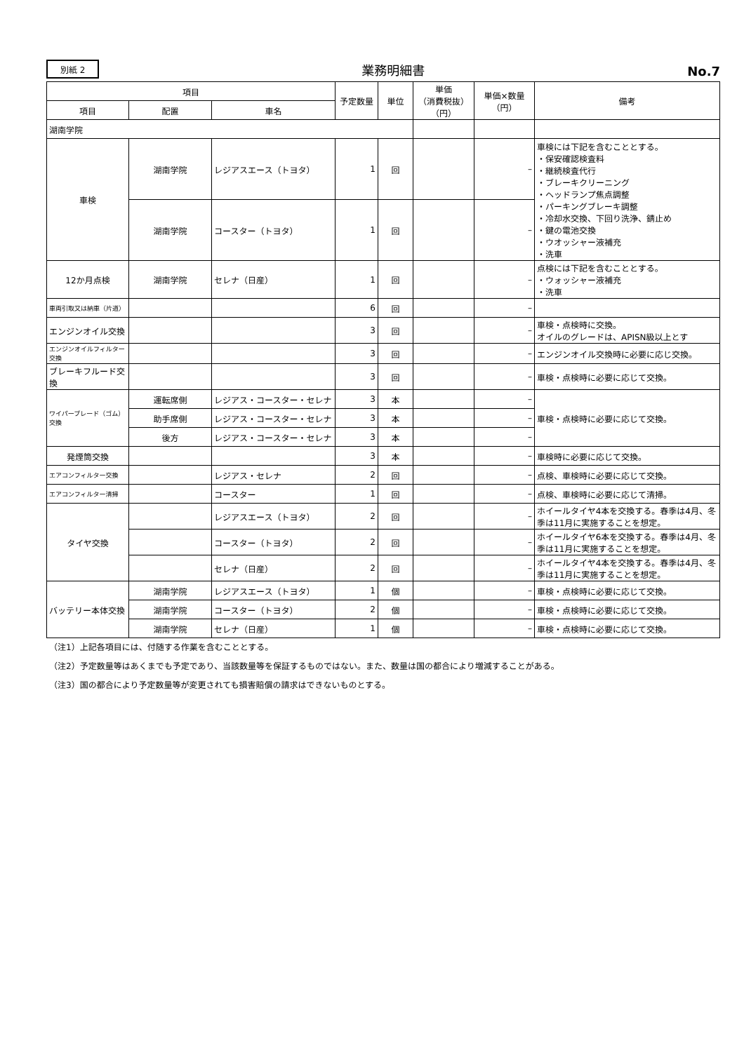別紙 2 業務明細書 No.7
| 項目 | | | 予定数量 | 単位 | 単価 （消費税抜） （円） | 単価×数量 （円） | 備考 |
| --- | --- | --- | --- | --- | --- | --- | --- |
| 項目 | 配置 | 車名 | | | | | |
| 湖南学院 | | | | | | | |
| 車検 | 湖南学院 | レジアスエース（トヨタ） | 1 | 回 | | – | 車検には下記を含むこととする。 ・保安確認検査料 ・継続検査代行 ・ブレーキクリーニング ・ヘッドランプ焦点調整 ・パーキングブレーキ調整 ・冷却水交換、下回り洗浄、錆止め ・鍵の電池交換 ・ウオッシャー液補充 ・洗車 |
| | 湖南学院 | コースター（トヨタ） | 1 | 回 | | – | |
| 12か月点検 | 湖南学院 | セレナ（日産） | 1 | 回 | | – | 点検には下記を含むこととする。 ・ウォッシャー液補充 ・洗車 |
| 車両引取又は納車（片道） | | | 6 | 回 | | – | |
| エンジンオイル交換 | | | 3 | 回 | | – | 車検・点検時に交換。 オイルのグレードは、APISN級以上とす |
| エンジンオイルフィルター交換 | | | 3 | 回 | | – | エンジンオイル交換時に必要に応じ交換。 |
| ブレーキフルード交換 | | | 3 | 回 | | – | 車検・点検時に必要に応じて交換。 |
| ワイパーブレード（ゴム）交換 | 運転席側 | レジアス・コースター・セレナ | 3 | 本 | | – | 車検・点検時に必要に応じて交換。 |
| | 助手席側 | レジアス・コースター・セレナ | 3 | 本 | | – | |
| | 後方 | レジアス・コースター・セレナ | 3 | 本 | | – | |
| 発煙筒交換 | | | 3 | 本 | | – | 車検時に必要に応じて交換。 |
| エアコンフィルター交換 | | レジアス・セレナ | 2 | 回 | | – | 点検、車検時に必要に応じて交換。 |
| エアコンフィルター清掃 | | コースター | 1 | 回 | | – | 点検、車検時に必要に応じて清掃。 |
| タイヤ交換 | | レジアスエース（トヨタ） | 2 | 回 | | – | ホイールタイヤ4本を交換する。春季は4月、冬季は11月に実施することを想定。 |
| | | コースター（トヨタ） | 2 | 回 | | – | ホイールタイヤ6本を交換する。春季は4月、冬季は11月に実施することを想定。 |
| | | セレナ（日産） | 2 | 回 | | – | ホイールタイヤ4本を交換する。春季は4月、冬季は11月に実施することを想定。 |
| バッテリー本体交換 | 湖南学院 | レジアスエース（トヨタ） | 1 | 個 | | – | 車検・点検時に必要に応じて交換。 |
| | 湖南学院 | コースター（トヨタ） | 2 | 個 | | – | 車検・点検時に必要に応じて交換。 |
| | 湖南学院 | セレナ（日産） | 1 | 個 | | – | 車検・点検時に必要に応じて交換。 |
（注1）上記各項目には、付随する作業を含むこととする。
（注2）予定数量等はあくまでも予定であり、当該数量等を保証するものではない。また、数量は国の都合により増減することがある。
（注3）国の都合により予定数量等が変更されても損害賠償の請求はできないものとする。